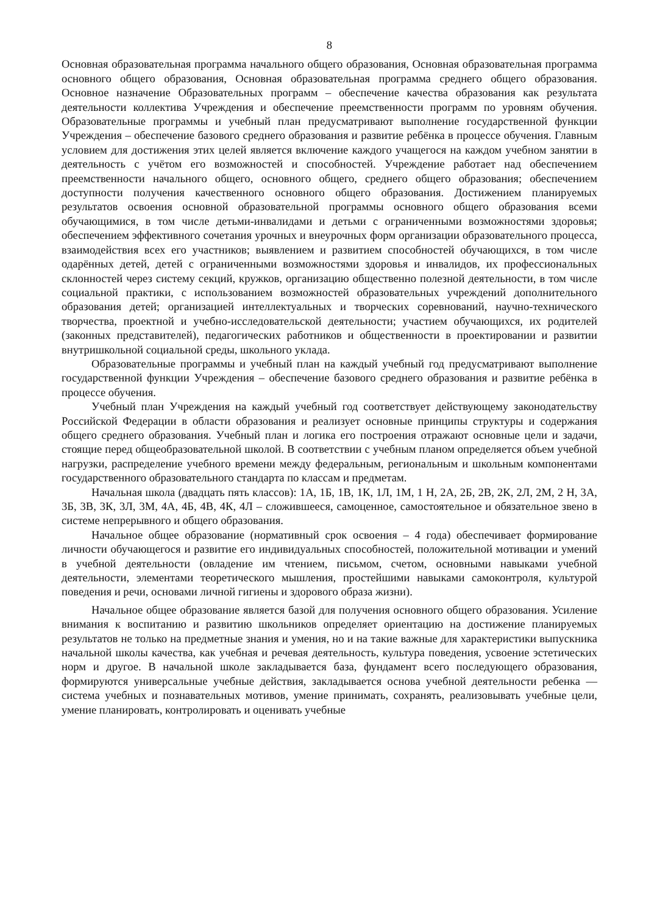8
Основная образовательная программа начального общего образования, Основная образовательная программа основного общего образования, Основная образовательная программа среднего общего образования. Основное назначение Образовательных программ – обеспечение качества образования как результата деятельности коллектива Учреждения и обеспечение преемственности программ по уровням обучения. Образовательные программы и учебный план предусматривают выполнение государственной функции Учреждения – обеспечение базового среднего образования и развитие ребёнка в процессе обучения. Главным условием для достижения этих целей является включение каждого учащегося на каждом учебном занятии в деятельность с учётом его возможностей и способностей. Учреждение работает над обеспечением преемственности начального общего, основного общего, среднего общего образования; обеспечением доступности получения качественного основного общего образования. Достижением планируемых результатов освоения основной образовательной программы основного общего образования всеми обучающимися, в том числе детьми-инвалидами и детьми с ограниченными возможностями здоровья; обеспечением эффективного сочетания урочных и внеурочных форм организации образовательного процесса, взаимодействия всех его участников; выявлением и развитием способностей обучающихся, в том числе одарённых детей, детей с ограниченными возможностями здоровья и инвалидов, их профессиональных склонностей через систему секций, кружков, организацию общественно полезной деятельности, в том числе социальной практики, с использованием возможностей образовательных учреждений дополнительного образования детей; организацией интеллектуальных и творческих соревнований, научно-технического творчества, проектной и учебно-исследовательской деятельности; участием обучающихся, их родителей (законных представителей), педагогических работников и общественности в проектировании и развитии внутришкольной социальной среды, школьного уклада.
Образовательные программы и учебный план на каждый учебный год предусматривают выполнение государственной функции Учреждения – обеспечение базового среднего образования и развитие ребёнка в процессе обучения.
Учебный план Учреждения на каждый учебный год соответствует действующему законодательству Российской Федерации в области образования и реализует основные принципы структуры и содержания общего среднего образования. Учебный план и логика его построения отражают основные цели и задачи, стоящие перед общеобразовательной школой. В соответствии с учебным планом определяется объем учебной нагрузки, распределение учебного времени между федеральным, региональным и школьным компонентами государственного образовательного стандарта по классам и предметам.
Начальная школа (двадцать пять классов): 1А, 1Б, 1В, 1К, 1Л, 1М, 1 Н, 2А, 2Б, 2В, 2К, 2Л, 2М, 2 Н, 3А, 3Б, 3В, 3К, 3Л, 3М, 4А, 4Б, 4В, 4К, 4Л – сложившееся, самоценное, самостоятельное и обязательное звено в системе непрерывного и общего образования.
Начальное общее образование (нормативный срок освоения – 4 года) обеспечивает формирование личности обучающегося и развитие его индивидуальных способностей, положительной мотивации и умений в учебной деятельности (овладение им чтением, письмом, счетом, основными навыками учебной деятельности, элементами теоретического мышления, простейшими навыками самоконтроля, культурой поведения и речи, основами личной гигиены и здорового образа жизни).
Начальное общее образование является базой для получения основного общего образования. Усиление внимания к воспитанию и развитию школьников определяет ориентацию на достижение планируемых результатов не только на предметные знания и умения, но и на такие важные для характеристики выпускника начальной школы качества, как учебная и речевая деятельность, культура поведения, усвоение эстетических норм и другое. В начальной школе закладывается база, фундамент всего последующего образования, формируются универсальные учебные действия, закладывается основа учебной деятельности ребенка — система учебных и познавательных мотивов, умение принимать, сохранять, реализовывать учебные цели, умение планировать, контролировать и оценивать учебные